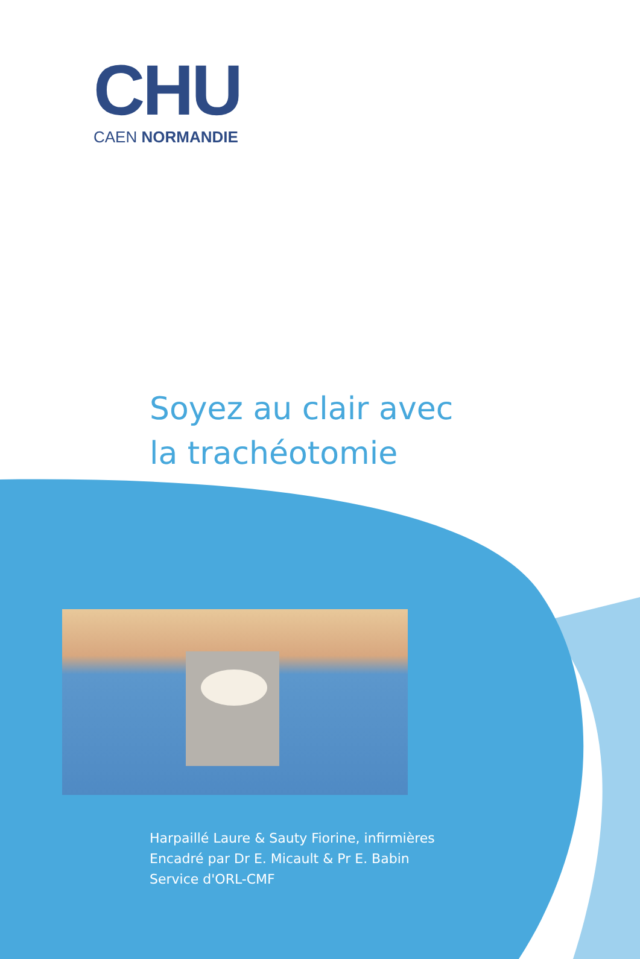CHU
CAEN NORMANDIE
Soyez au clair avec
la trachéotomie
Harpaillé Laure & Sauty Fiorine, infirmières
Encadré par Dr E. Micault & Pr E. Babin
Service d'ORL-CMF